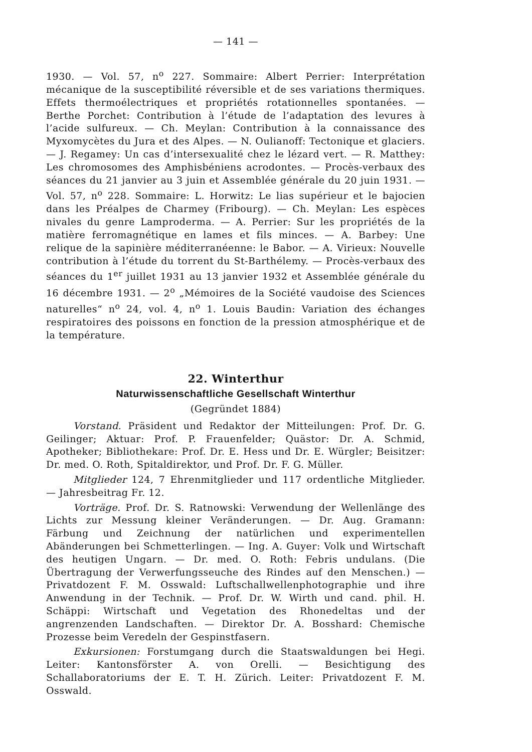— 141 —
1930. — Vol. 57, n<sup>o</sup> 227. Sommaire: Albert Perrier: Interprétation mécanique de la susceptibilité réversible et de ses variations thermiques. Effets thermoélectriques et propriétés rotationnelles spontanées. — Berthe Porchet: Contribution à l’étude de l’adaptation des levures à l’acide sulfureux. — Ch. Meylan: Contribution à la connaissance des Myxomycètes du Jura et des Alpes. — N. Oulianoff: Tectonique et glaciers. — J. Regamey: Un cas d’intersexualité chez le lézard vert. — R. Matthey: Les chromosomes des Amphisbéniens acrodontes. — Procès-verbaux des séances du 21 janvier au 3 juin et Assemblée générale du 20 juin 1931. — Vol. 57, n<sup>o</sup> 228. Sommaire: L. Horwitz: Le lias supérieur et le bajocien dans les Préalpes de Charmey (Fribourg). — Ch. Meylan: Les espèces nivales du genre Lamproderma. — A. Perrier: Sur les propriétés de la matière ferromagnétique en lames et fils minces. — A. Barbey: Une relique de la sapinière méditerranéenne: le Babor. — A. Virieux: Nouvelle contribution à l’étude du torrent du St-Barthélemy. — Procès-verbaux des séances du 1<sup>er</sup> juillet 1931 au 13 janvier 1932 et Assemblée générale du 16 décembre 1931. — 2<sup>o</sup> „Mémoires de la Société vaudoise des Sciences naturelles“ n<sup>o</sup> 24, vol. 4, n<sup>o</sup> 1. Louis Baudin: Variation des échanges respiratoires des poissons en fonction de la pression atmosphérique et de la température.
22. Winterthur
Naturwissenschaftliche Gesellschaft Winterthur
(Gegründet 1884)
Vorstand. Präsident und Redaktor der Mitteilungen: Prof. Dr. G. Geilinger; Aktuar: Prof. P. Frauenfelder; Quästor: Dr. A. Schmid, Apotheker; Bibliothekare: Prof. Dr. E. Hess und Dr. E. Würgler; Beisitzer: Dr. med. O. Roth, Spitaldirektor, und Prof. Dr. F. G. Müller.
Mitglieder 124, 7 Ehrenmitglieder und 117 ordentliche Mitglieder. — Jahresbeitrag Fr. 12.
Vorträge. Prof. Dr. S. Ratnowski: Verwendung der Wellenlänge des Lichts zur Messung kleiner Veränderungen. — Dr. Aug. Gramann: Färbung und Zeichnung der natürlichen und experimentellen Abänderungen bei Schmetterlingen. — Ing. A. Guyer: Volk und Wirtschaft des heutigen Ungarn. — Dr. med. O. Roth: Febris undulans. (Die Übertragung der Verwerfungsseuche des Rindes auf den Menschen.) — Privatdozent F. M. Osswald: Luftschallwellenphotographie und ihre Anwendung in der Technik. — Prof. Dr. W. Wirth und cand. phil. H. Schäppi: Wirtschaft und Vegetation des Rhonedeltas und der angrenzenden Landschaften. — Direktor Dr. A. Bosshard: Chemische Prozesse beim Veredeln der Gespinstfasern.
Exkursionen: Forstumgang durch die Staatswaldungen bei Hegi. Leiter: Kantonsförster A. von Orelli. — Besichtigung des Schallaboratoriums der E. T. H. Zürich. Leiter: Privatdozent F. M. Osswald.